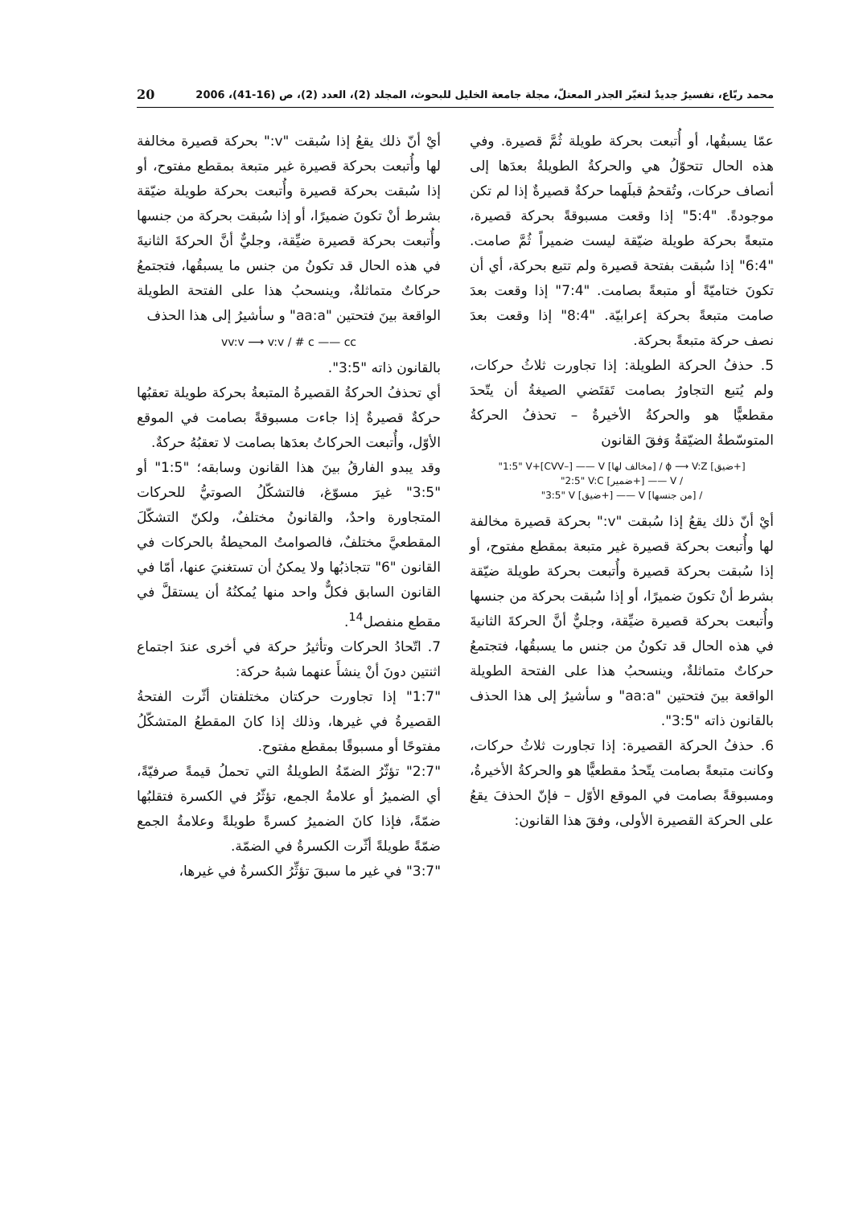محمد ربّاع، تفسيرٌ جديدٌ لتغيّر الجذر المعتلّ، مجلة جامعة الخليل للبحوث، المجلد (2)، العدد (2)، ص (16-41)، 2006 20
عمّا يسبقُها، أو أُتبعت بحركة طويلة ثُمَّ قصيرة. وفي هذه الحال تتحوّلُ هي والحركةُ الطويلةُ بعدَها إلى أنصاف حركات، وتُقحمُ قبلَهما حركةٌ قصيرةٌ إذا لم تكن موجودةً. "5:4" إذا وقعت مسبوقةً بحركة قصيرة، متبعةً بحركة طويلة ضيّقة ليست ضميراً ثُمَّ صامت. "6:4" إذا سُبقت بفتحة قصيرة ولم تتبع بحركة، أي أن تكونَ ختاميّةً أو متبعةً بصامت. "7:4" إذا وقعت بعدَ صامت متبعةً بحركة إعرابيّة. "8:4" إذا وقعت بعدَ نصف حركة متبعةً بحركة.
5. حذفُ الحركة الطويلة: إذا تجاورت ثلاثُ حركات، ولم يُتبع التجاورُ بصامت تَقتَضي الصيغةُ أن يتّحدَ مقطعيًّا هو والحركةُ الأخيرةُ – تحذفُ الحركةُ المتوسّطةُ الضيّقةُ وَفقَ القانون
"1:5" V+[CVV–] —— V [مخالف لها] / ϕ ⟶ V:Z [ضيق+]
"2:5" V:C [ضمير+] —— V /
"3:5" V [ضيق+] —— V [من جنسها] /
أيْ أنّ ذلك يقعُ إذا سُبقت "v:" بحركة قصيرة مخالفة لها وأُتبعت بحركة قصيرة غير متبعة بمقطع مفتوح، أو إذا سُبقت بحركة قصيرة وأُتبعت بحركة طويلة ضيّقة بشرط أنْ تكونَ ضميرًا، أو إذا سُبقت بحركة من جنسها وأُتبعت بحركة قصيرة ضيِّقة، وجليٌّ أنَّ الحركةَ الثانيةَ في هذه الحال قد تكونُ من جنس ما يسبقُها، فتجتمعُ حركاتٌ متماثلةٌ، وينسحبُ هذا على الفتحة الطويلة الواقعة بينَ فتحتين "aa:a" و سأشيرُ إلى هذا الحذف بالقانون ذاته "3:5".
6. حذفُ الحركة القصيرة: إذا تجاورت ثلاثُ حركات، وكانت متبعةً بصامت يتّحدُ مقطعيًّا هو والحركةُ الأخيرةُ، ومسبوقةً بصامت في الموقع الأوّل – فإنّ الحذفَ يقعُ على الحركة القصيرة الأولى، وفقَ هذا القانون:
أيْ أنّ ذلك يقعُ إذا سُبقت "v:" بحركة قصيرة مخالفة لها وأُتبعت بحركة قصيرة غير متبعة بمقطع مفتوح، أو إذا سُبقت بحركة قصيرة وأُتبعت بحركة طويلة ضيّقة بشرط أنْ تكونَ ضميرًا، أو إذا سُبقت بحركة من جنسها وأُتبعت بحركة قصيرة ضيِّقة، وجليٌّ أنَّ الحركةَ الثانيةَ في هذه الحال قد تكونُ من جنس ما يسبقُها، فتجتمعُ حركاتٌ متماثلةٌ، وينسحبُ هذا على الفتحة الطويلة الواقعة بينَ فتحتين "aa:a" و سأشيرُ إلى هذا الحذف
vv:v ⟶ v:v / # c —— cc
بالقانون ذاته "3:5".
أي تحذفُ الحركةُ القصيرةُ المتبعةُ بحركة طويلة تعقبُها حركةٌ قصيرةٌ إذا جاءت مسبوقةً بصامت في الموقع الأوّل، وأُتبعت الحركاتُ بعدَها بصامت لا تعقبُهُ حركةٌ.
وقد يبدو الفارقُ بينَ هذا القانون وسابقه؛ "1:5" أو "3:5" غيرَ مسوّغ، فالتشكّلُ الصوتيُّ للحركات المتجاورة واحدٌ، والقانونُ مختلفٌ، ولكنّ التشكّلَ المقطعيَّ مختلفٌ، فالصوامتُ المحيطةُ بالحركات في القانون "6" تتجاذبُها ولا يمكنُ أن تستغنيَ عنها، أمّا في القانون السابق فكلٌّ واحد منها يُمكنُهُ أن يستقلَّ في مقطع منفصل<sup>14</sup>.
7. اتّحادُ الحركات وتأثيرُ حركة في أخرى عندَ اجتماع اثنتين دونَ أنْ ينشأَ عنهما شبهُ حركة:
"1:7" إذا تجاورت حركتان مختلفتان أثّرت الفتحةُ القصيرةُ في غيرها، وذلك إذا كانَ المقطعُ المتشكّلُ مفتوحًا أو مسبوقًا بمقطع مفتوح.
"2:7" تؤثّرُ الضمّةُ الطويلةُ التي تحملُ قيمةً صرفيّةً، أي الضميرُ أو علامةُ الجمع، تؤثّرُ في الكسرة فتقلبُها ضمّةً، فإذا كانَ الضميرُ كسرةً طويلةً وعلامةُ الجمع ضمّةً طويلةً أثّرت الكسرةُ في الضمّة.
"3:7" في غير ما سبقَ تؤثِّرُ الكسرةُ في غيرها،